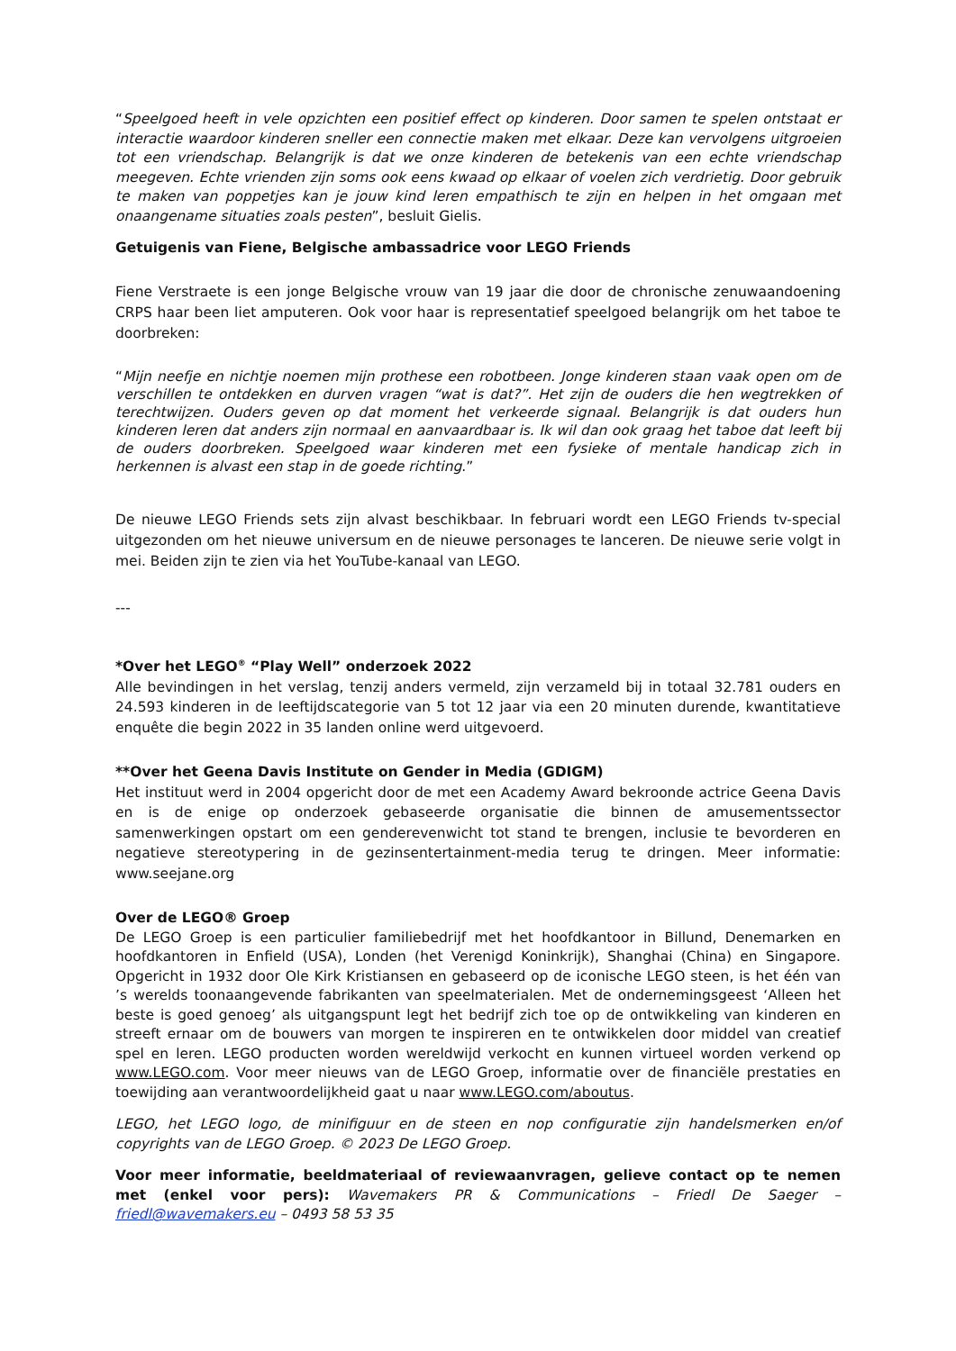“Speelgoed heeft in vele opzichten een positief effect op kinderen. Door samen te spelen ontstaat er interactie waardoor kinderen sneller een connectie maken met elkaar. Deze kan vervolgens uitgroeien tot een vriendschap. Belangrijk is dat we onze kinderen de betekenis van een echte vriendschap meegeven. Echte vrienden zijn soms ook eens kwaad op elkaar of voelen zich verdrietig. Door gebruik te maken van poppetjes kan je jouw kind leren empathisch te zijn en helpen in het omgaan met onaangename situaties zoals pesten”, besluit Gielis.
Getuigenis van Fiene, Belgische ambassadrice voor LEGO Friends
Fiene Verstraete is een jonge Belgische vrouw van 19 jaar die door de chronische zenuwaandoening CRPS haar been liet amputeren. Ook voor haar is representatief speelgoed belangrijk om het taboe te doorbreken:
“Mijn neefje en nichtje noemen mijn prothese een robotbeen. Jonge kinderen staan vaak open om de verschillen te ontdekken en durven vragen “wat is dat?”. Het zijn de ouders die hen wegtrekken of terechtwijzen. Ouders geven op dat moment het verkeerde signaal. Belangrijk is dat ouders hun kinderen leren dat anders zijn normaal en aanvaardbaar is. Ik wil dan ook graag het taboe dat leeft bij de ouders doorbreken. Speelgoed waar kinderen met een fysieke of mentale handicap zich in herkennen is alvast een stap in de goede richting.”
De nieuwe LEGO Friends sets zijn alvast beschikbaar. In februari wordt een LEGO Friends tv-special uitgezonden om het nieuwe universum en de nieuwe personages te lanceren. De nieuwe serie volgt in mei. Beiden zijn te zien via het YouTube-kanaal van LEGO.
---
*Over het LEGO<sup>®</sup> “Play Well” onderzoek 2022
Alle bevindingen in het verslag, tenzij anders vermeld, zijn verzameld bij in totaal 32.781 ouders en 24.593 kinderen in de leeftijdscategorie van 5 tot 12 jaar via een 20 minuten durende, kwantitatieve enquête die begin 2022 in 35 landen online werd uitgevoerd.
**Over het Geena Davis Institute on Gender in Media (GDIGM)
Het instituut werd in 2004 opgericht door de met een Academy Award bekroonde actrice Geena Davis en is de enige op onderzoek gebaseerde organisatie die binnen de amusementssector samenwerkingen opstart om een genderevenwicht tot stand te brengen, inclusie te bevorderen en negatieve stereotypering in de gezinsentertainment-media terug te dringen. Meer informatie: www.seejane.org
Over de LEGO® Groep
De LEGO Groep is een particulier familiebedrijf met het hoofdkantoor in Billund, Denemarken en hoofdkantoren in Enfield (USA), Londen (het Verenigd Koninkrijk), Shanghai (China) en Singapore. Opgericht in 1932 door Ole Kirk Kristiansen en gebaseerd op de iconische LEGO steen, is het één van ’s werelds toonaangevende fabrikanten van speelmaterialen. Met de ondernemingsgeest ‘Alleen het beste is goed genoeg’ als uitgangspunt legt het bedrijf zich toe op de ontwikkeling van kinderen en streeft ernaar om de bouwers van morgen te inspireren en te ontwikkelen door middel van creatief spel en leren. LEGO producten worden wereldwijd verkocht en kunnen virtueel worden verkend op www.LEGO.com. Voor meer nieuws van de LEGO Groep, informatie over de financiële prestaties en toewijding aan verantwoordelijkheid gaat u naar www.LEGO.com/aboutus.
LEGO, het LEGO logo, de minifiguur en de steen en nop configuratie zijn handelsmerken en/of copyrights van de LEGO Groep. © 2023 De LEGO Groep.
Voor meer informatie, beeldmateriaal of reviewaanvragen, gelieve contact op te nemen met (enkel voor pers): Wavemakers PR & Communications – Friedl De Saeger – friedl@wavemakers.eu – 0493 58 53 35